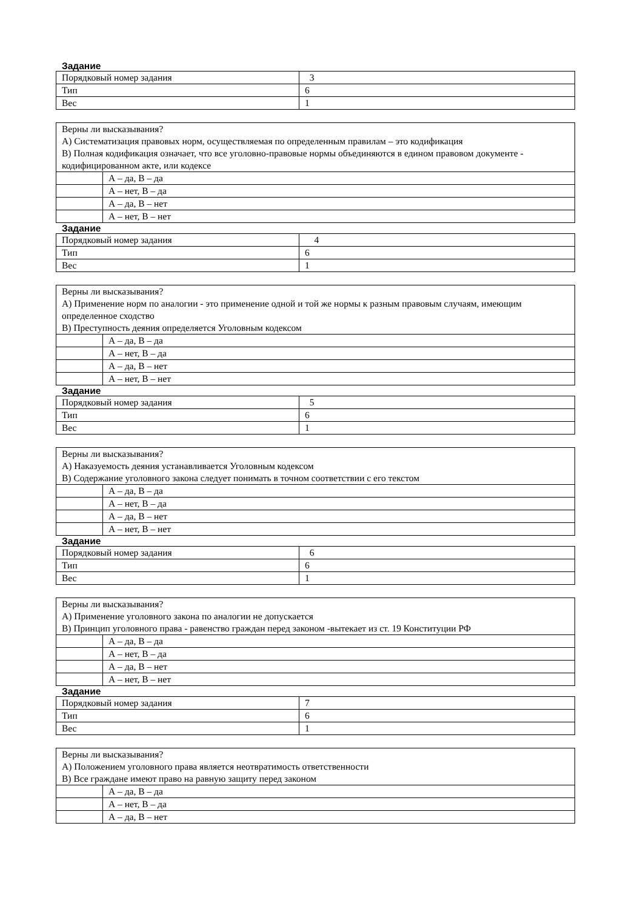Задание
| Порядковый номер задания | 3 |
| Тип | 6 |
| Вес | 1 |
| Верны ли высказывания? А) Систематизация правовых норм, осуществляемая по определенным правилам – это кодификация В) Полная кодификация означает, что все уголовно-правовые нормы объединяются в едином правовом документе - кодифицированном акте, или кодексе | |
| | А – да, В – да |
| | А – нет, В – да |
| | А – да, В – нет |
| | А – нет, В – нет |
Задание
| Порядковый номер задания | 4 |
| Тип | 6 |
| Вес | 1 |
| Верны ли высказывания? А) Применение норм по аналогии - это применение одной и той же нормы к разным правовым случаям, имеющим определенное сходство В) Преступность деяния определяется Уголовным кодексом | |
| | А – да, В – да |
| | А – нет, В – да |
| | А – да, В – нет |
| | А – нет, В – нет |
Задание
| Порядковый номер задания | 5 |
| Тип | 6 |
| Вес | 1 |
| Верны ли высказывания? А) Наказуемость деяния устанавливается Уголовным кодексом В) Содержание уголовного закона следует понимать в точном соответствии с его текстом | |
| | А – да, В – да |
| | А – нет, В – да |
| | А – да, В – нет |
| | А – нет, В – нет |
Задание
| Порядковый номер задания | 6 |
| Тип | 6 |
| Вес | 1 |
| Верны ли высказывания? А) Применение уголовного закона по аналогии не допускается В) Принцип уголовного права - равенство граждан перед законом -вытекает из ст. 19 Конституции РФ | |
| | А – да, В – да |
| | А – нет, В – да |
| | А – да, В – нет |
| | А – нет, В – нет |
Задание
| Порядковый номер задания | 7 |
| Тип | 6 |
| Вес | 1 |
| Верны ли высказывания? А) Положением уголовного права является неотвратимость ответственности В) Все граждане имеют право на равную защиту перед законом | |
| | А – да, В – да |
| | А – нет, В – да |
| | А – да, В – нет |